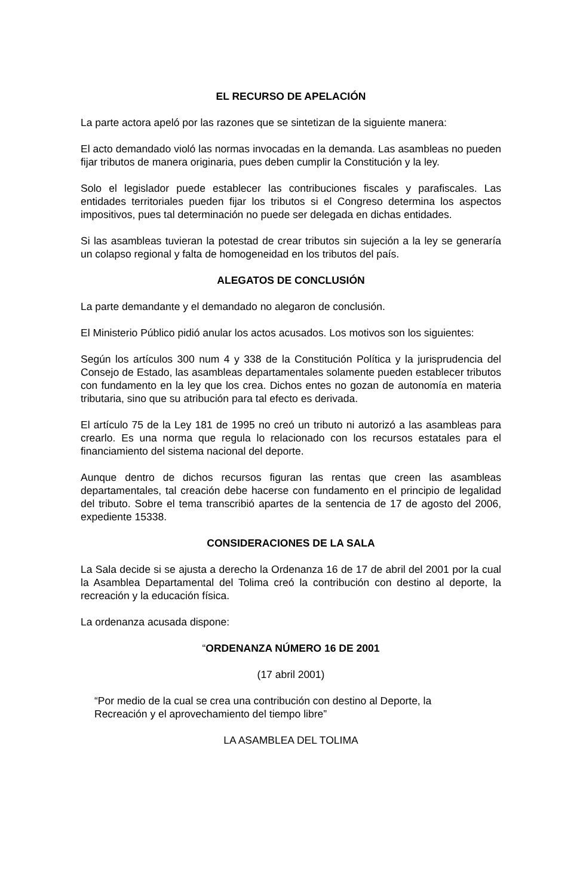EL RECURSO DE APELACIÓN
La parte actora apeló por las razones que se sintetizan de la siguiente manera:
El acto demandado violó las normas invocadas en la demanda. Las asambleas no pueden fijar tributos de manera originaria, pues deben cumplir la Constitución y la ley.
Solo el legislador puede establecer las contribuciones fiscales y parafiscales. Las entidades territoriales pueden fijar los tributos si el Congreso determina los aspectos impositivos, pues tal determinación no puede ser delegada en dichas entidades.
Si las asambleas tuvieran la potestad de crear tributos sin sujeción a la ley se generaría un colapso regional y falta de homogeneidad en los tributos del país.
ALEGATOS DE CONCLUSIÓN
La parte demandante y el demandado no alegaron de conclusión.
El Ministerio Público pidió anular los actos acusados. Los motivos son los siguientes:
Según los artículos 300 num 4 y 338 de la Constitución Política y la jurisprudencia del Consejo de Estado, las asambleas departamentales solamente pueden establecer tributos con fundamento en la ley que los crea. Dichos entes no gozan de autonomía en materia tributaria, sino que su atribución para tal efecto es derivada.
El artículo 75 de la Ley 181 de 1995 no creó un tributo ni autorizó a las asambleas para crearlo. Es una norma que regula lo relacionado con los recursos estatales para el financiamiento del sistema nacional del deporte.
Aunque dentro de dichos recursos figuran las rentas que creen las asambleas departamentales, tal creación debe hacerse con fundamento en el principio de legalidad del tributo. Sobre el tema transcribió apartes de la sentencia de 17 de agosto del 2006, expediente 15338.
CONSIDERACIONES DE LA SALA
La Sala decide si se ajusta a derecho la Ordenanza 16 de 17 de abril del 2001 por la cual la Asamblea Departamental del Tolima creó la contribución con destino al deporte, la recreación y la educación física.
La ordenanza acusada dispone:
“ORDENANZA NÚMERO 16 DE 2001
(17 abril 2001)
“Por medio de la cual se crea una contribución con destino al Deporte, la Recreación y el aprovechamiento del tiempo libre”
LA ASAMBLEA DEL TOLIMA